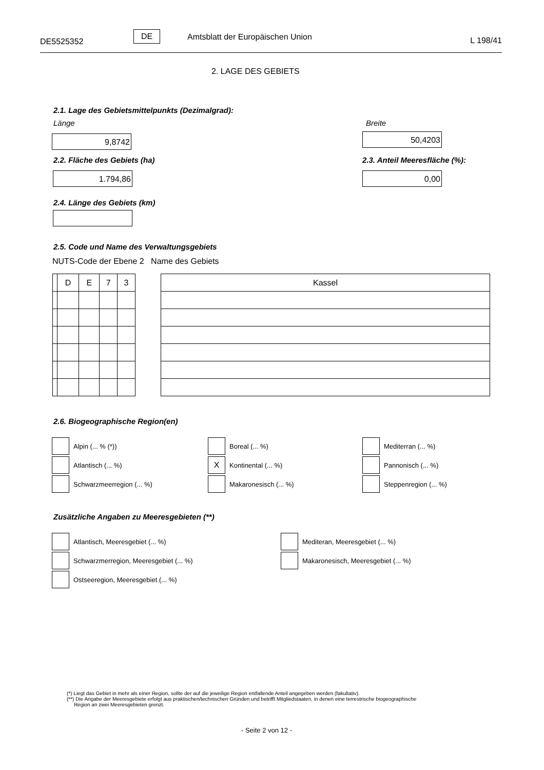DE5525352
DE Amtsblatt der Europäischen Union L 198/41
2. LAGE DES GEBIETS
2.1. Lage des Gebietsmittelpunkts (Dezimalgrad):
Länge Breite
9,8742 50,4203
2.2. Fläche des Gebiets (ha) 2.3. Anteil Meeresfläche (%):
1.794,86 0,00
2.4. Länge des Gebiets (km)
2.5. Code und Name des Verwaltungsgebiets
NUTS-Code der Ebene 2 Name des Gebiets
| | D | E | 7 | 3 |
| Kassel |
2.6. Biogeographische Region(en)
Alpin (... % (*)) Boreal (... %) Mediterran (... %)
Atlantisch (... %) X Kontinental (... %) Pannonisch (... %)
Schwarzmeerregion (... %) Makaronesisch (... %) Steppenregion (... %)
Zusätzliche Angaben zu Meeresgebieten (**)
Atlantisch, Meeresgebiet (... %)
Mediteran, Meeresgebiet (... %)
Schwarzmerregion, Meeresgebiet (... %)
Makaronesisch, Meeresgebiet (... %)
Ostseeregion, Meeresgebiet (... %)
(*) Liegt das Gebiet in mehr als einer Region, sollte der auf die jeweilige Region entfallende Anteil angegeben werden (fakultativ).
(**) Die Angabe der Meeresgebiete erfolgt aus praktischen/technischen Gründen und betrifft Mitgliedstaaten, in denen eine terrestrische biogeographische
Region an zwei Meeresgebieten grenzt.
- Seite 2 von 12 -